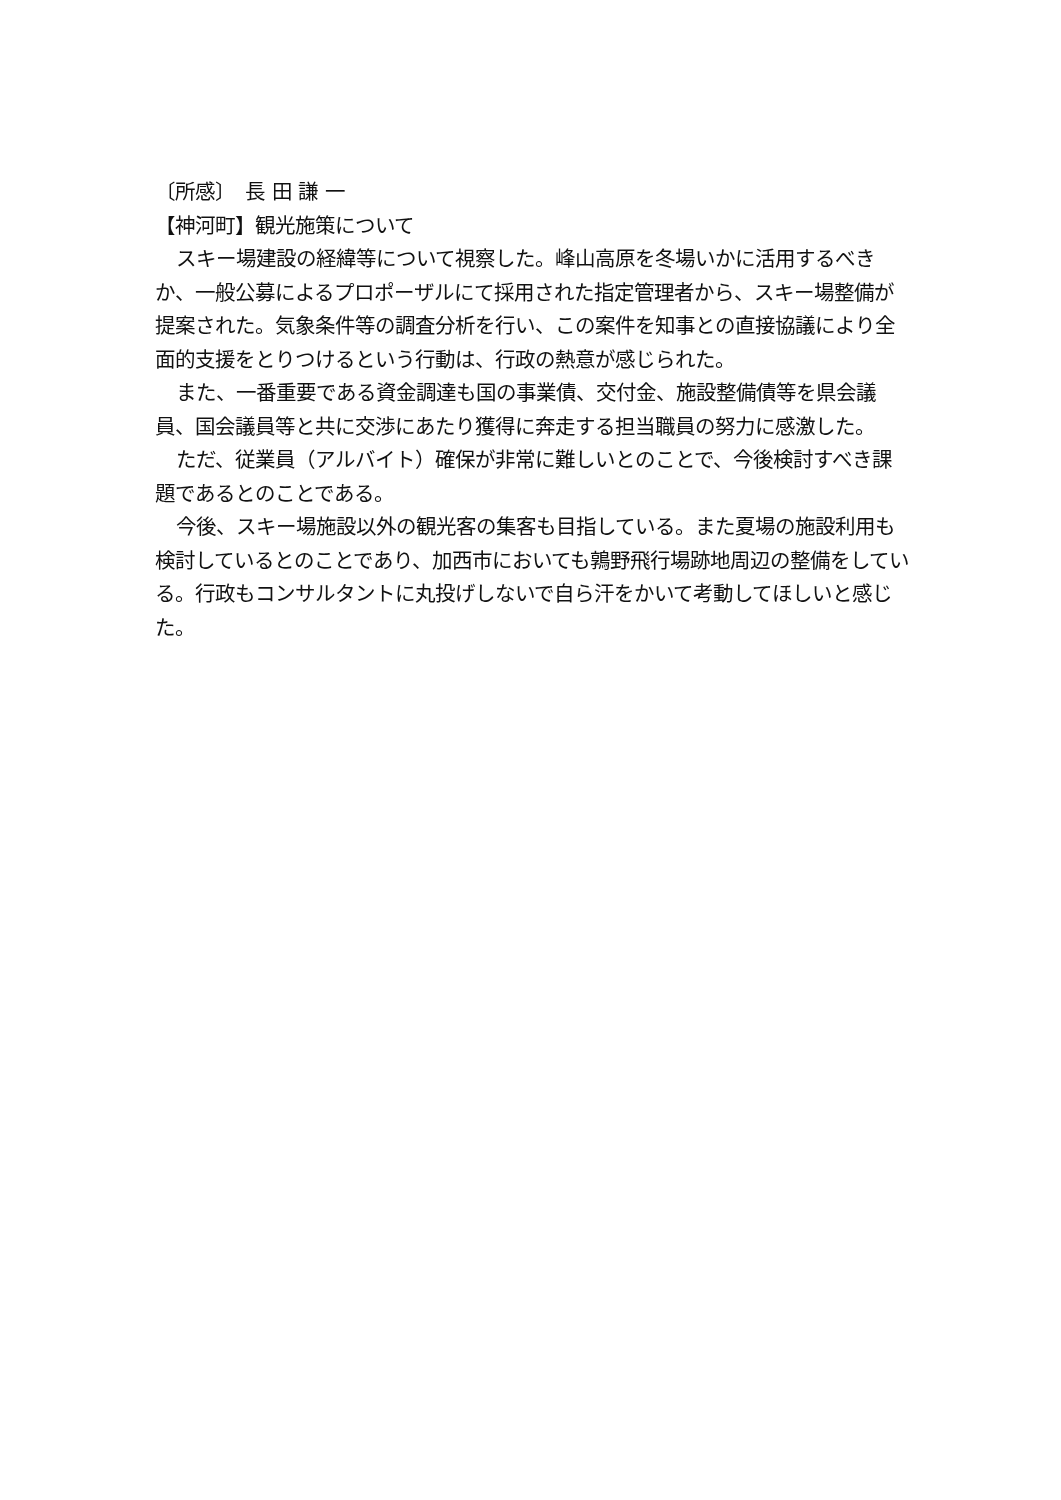〔所感〕　長 田 謙 一
【神河町】観光施策について
スキー場建設の経緯等について視察した。峰山高原を冬場いかに活用するべきか、一般公募によるプロポーザルにて採用された指定管理者から、スキー場整備が提案された。気象条件等の調査分析を行い、この案件を知事との直接協議により全面的支援をとりつけるという行動は、行政の熱意が感じられた。
また、一番重要である資金調達も国の事業債、交付金、施設整備債等を県会議員、国会議員等と共に交渉にあたり獲得に奔走する担当職員の努力に感激した。
ただ、従業員（アルバイト）確保が非常に難しいとのことで、今後検討すべき課題であるとのことである。
今後、スキー場施設以外の観光客の集客も目指している。また夏場の施設利用も検討しているとのことであり、加西市においても鶉野飛行場跡地周辺の整備をしている。行政もコンサルタントに丸投げしないで自ら汗をかいて考動してほしいと感じた。